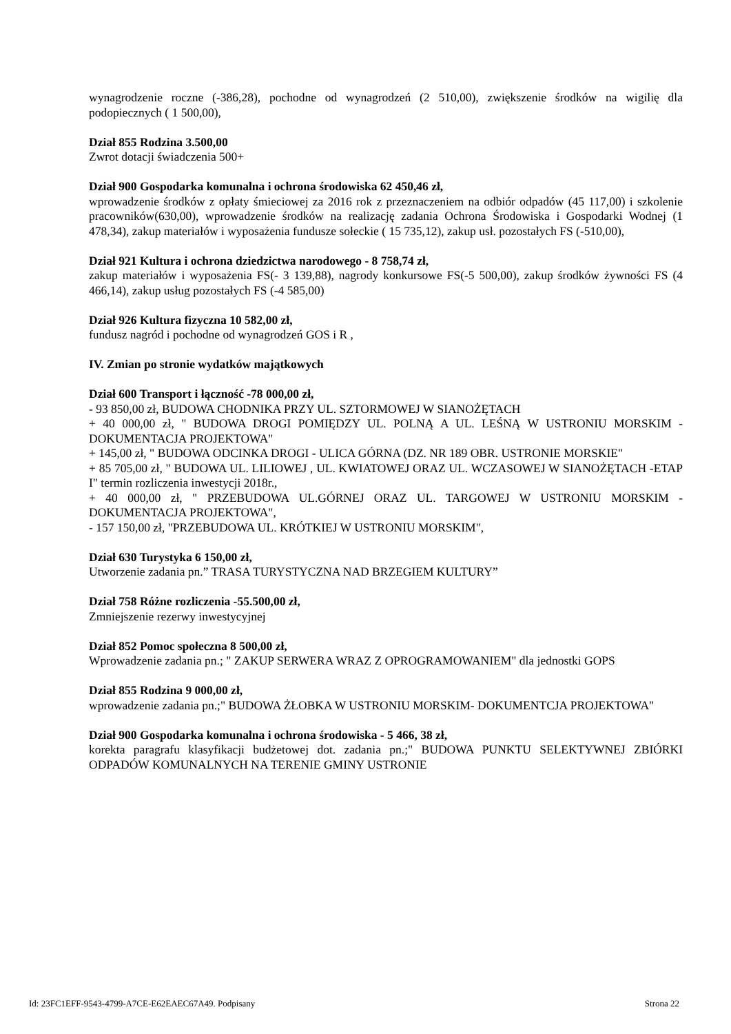wynagrodzenie roczne (-386,28), pochodne od wynagrodzeń (2 510,00), zwiększenie środków na wigilię dla podopiecznych ( 1 500,00),
Dział 855 Rodzina 3.500,00
Zwrot dotacji świadczenia 500+
Dział 900 Gospodarka komunalna i ochrona środowiska 62 450,46 zł,
wprowadzenie środków z opłaty śmieciowej za 2016 rok z przeznaczeniem na odbiór odpadów (45 117,00) i szkolenie pracowników(630,00), wprowadzenie środków na realizację zadania Ochrona Środowiska i Gospodarki Wodnej (1 478,34), zakup materiałów i wyposażenia fundusze sołeckie ( 15 735,12), zakup usł. pozostałych FS (-510,00),
Dział 921 Kultura i ochrona dziedzictwa narodowego - 8 758,74 zł,
zakup materiałów i wyposażenia FS(- 3 139,88), nagrody konkursowe FS(-5 500,00), zakup środków żywności FS (4 466,14), zakup usług pozostałych FS (-4 585,00)
Dział 926 Kultura fizyczna 10 582,00 zł,
fundusz nagród i pochodne od wynagrodzeń GOS i R ,
IV. Zmian po stronie wydatków majątkowych
Dział 600 Transport i łączność -78 000,00 zł,
- 93 850,00 zł, BUDOWA CHODNIKA PRZY UL. SZTORMOWEJ W SIANOŻĘTACH
+ 40 000,00 zł, " BUDOWA DROGI POMIĘDZY UL. POLNĄ A UL. LEŚNĄ W USTRONIU MORSKIM - DOKUMENTACJA PROJEKTOWA"
+ 145,00 zł, " BUDOWA ODCINKA DROGI - ULICA GÓRNA (DZ. NR 189 OBR. USTRONIE MORSKIE"
+ 85 705,00 zł, " BUDOWA UL. LILIOWEJ , UL. KWIATOWEJ ORAZ UL. WCZASOWEJ W SIANOŻĘTACH -ETAP I" termin rozliczenia inwestycji 2018r.,
+ 40 000,00 zł, " PRZEBUDOWA UL.GÓRNEJ ORAZ UL. TARGOWEJ W USTRONIU MORSKIM -DOKUMENTACJA PROJEKTOWA",
- 157 150,00 zł, "PRZEBUDOWA UL. KRÓTKIEJ W USTRONIU MORSKIM",
Dział 630 Turystyka 6 150,00 zł,
Utworzenie zadania pn.” TRASA TURYSTYCZNA NAD BRZEGIEM KULTURY”
Dział 758 Różne rozliczenia -55.500,00 zł,
Zmniejszenie rezerwy inwestycyjnej
Dział 852 Pomoc społeczna 8 500,00 zł,
Wprowadzenie zadania pn.; " ZAKUP SERWERA WRAZ Z OPROGRAMOWANIEM" dla jednostki GOPS
Dział 855 Rodzina 9 000,00 zł,
wprowadzenie zadania pn.;" BUDOWA ŻŁOBKA W USTRONIU MORSKIM- DOKUMENTCJA PROJEKTOWA"
Dział 900 Gospodarka komunalna i ochrona środowiska - 5 466, 38 zł,
korekta paragrafu klasyfikacji budżetowej dot. zadania pn.;" BUDOWA PUNKTU SELEKTYWNEJ ZBIÓRKI ODPADÓW KOMUNALNYCH NA TERENIE GMINY USTRONIE
Id: 23FC1EFF-9543-4799-A7CE-E62EAEC67A49. Podpisany Strona 22